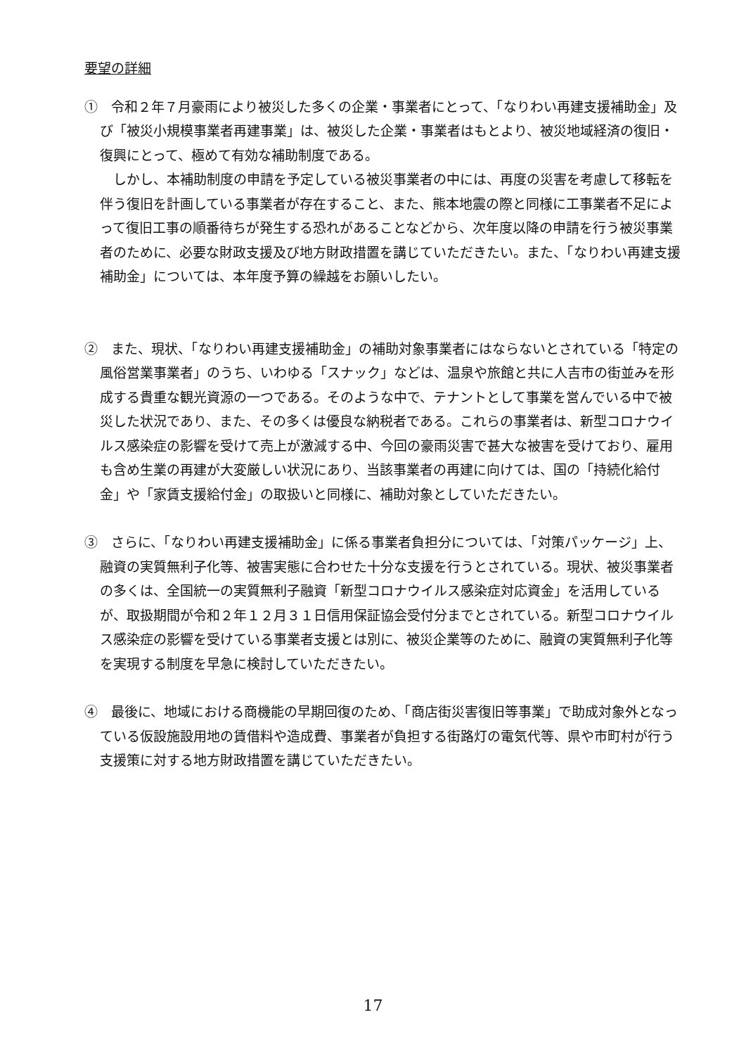要望の詳細
①　令和２年７月豪雨により被災した多くの企業・事業者にとって、「なりわい再建支援補助金」及び「被災小規模事業者再建事業」は、被災した企業・事業者はもとより、被災地域経済の復旧・復興にとって、極めて有効な補助制度である。
しかし、本補助制度の申請を予定している被災事業者の中には、再度の災害を考慮して移転を伴う復旧を計画している事業者が存在すること、また、熊本地震の際と同様に工事業者不足によって復旧工事の順番待ちが発生する恐れがあることなどから、次年度以降の申請を行う被災事業者のために、必要な財政支援及び地方財政措置を講じていただきたい。また、「なりわい再建支援補助金」については、本年度予算の繰越をお願いしたい。
②　また、現状、「なりわい再建支援補助金」の補助対象事業者にはならないとされている「特定の風俗営業事業者」のうち、いわゆる「スナック」などは、温泉や旅館と共に人吉市の街並みを形成する貴重な観光資源の一つである。そのような中で、テナントとして事業を営んでいる中で被災した状況であり、また、その多くは優良な納税者である。これらの事業者は、新型コロナウイルス感染症の影響を受けて売上が激減する中、今回の豪雨災害で甚大な被害を受けており、雇用も含め生業の再建が大変厳しい状況にあり、当該事業者の再建に向けては、国の「持続化給付金」や「家賃支援給付金」の取扱いと同様に、補助対象としていただきたい。
③　さらに、「なりわい再建支援補助金」に係る事業者負担分については、「対策パッケージ」上、融資の実質無利子化等、被害実態に合わせた十分な支援を行うとされている。現状、被災事業者の多くは、全国統一の実質無利子融資「新型コロナウイルス感染症対応資金」を活用しているが、取扱期間が令和２年１２月３１日信用保証協会受付分までとされている。新型コロナウイルス感染症の影響を受けている事業者支援とは別に、被災企業等のために、融資の実質無利子化等を実現する制度を早急に検討していただきたい。
④　最後に、地域における商機能の早期回復のため、「商店街災害復旧等事業」で助成対象外となっている仮設施設用地の賃借料や造成費、事業者が負担する街路灯の電気代等、県や市町村が行う支援策に対する地方財政措置を講じていただきたい。
17